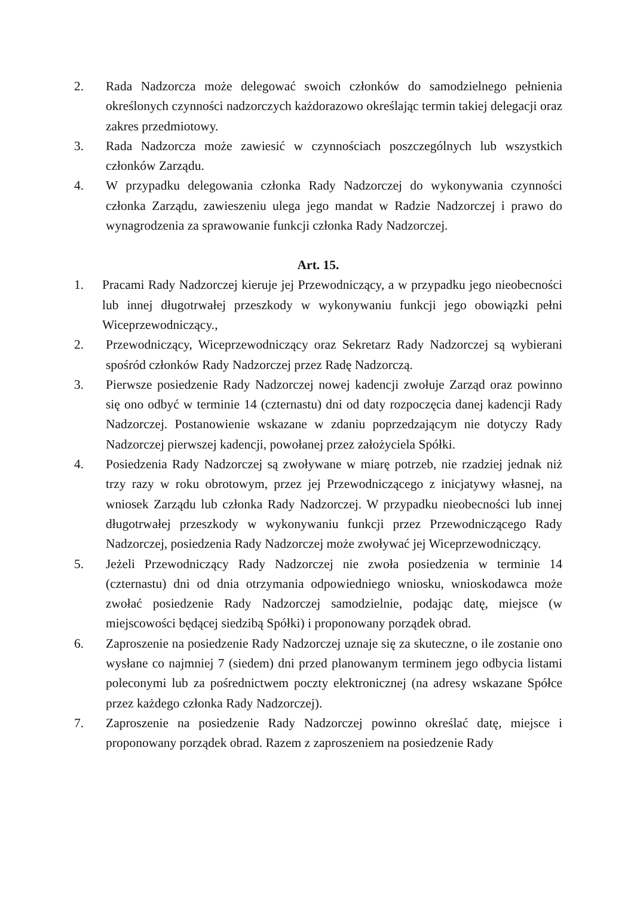2. Rada Nadzorcza może delegować swoich członków do samodzielnego pełnienia określonych czynności nadzorczych każdorazowo określając termin takiej delegacji oraz zakres przedmiotowy.
3. Rada Nadzorcza może zawiesić w czynnościach poszczególnych lub wszystkich członków Zarządu.
4. W przypadku delegowania członka Rady Nadzorczej do wykonywania czynności członka Zarządu, zawieszeniu ulega jego mandat w Radzie Nadzorczej i prawo do wynagrodzenia za sprawowanie funkcji członka Rady Nadzorczej.
Art. 15.
1. Pracami Rady Nadzorczej kieruje jej Przewodniczący, a w przypadku jego nieobecności lub innej długotrwałej przeszkody w wykonywaniu funkcji jego obowiązki pełni Wiceprzewodniczący.,
2. Przewodniczący, Wiceprzewodniczący oraz Sekretarz Rady Nadzorczej są wybierani spośród członków Rady Nadzorczej przez Radę Nadzorczą.
3. Pierwsze posiedzenie Rady Nadzorczej nowej kadencji zwołuje Zarząd oraz powinno się ono odbyć w terminie 14 (czternastu) dni od daty rozpoczęcia danej kadencji Rady Nadzorczej. Postanowienie wskazane w zdaniu poprzedzającym nie dotyczy Rady Nadzorczej pierwszej kadencji, powołanej przez założyciela Spółki.
4. Posiedzenia Rady Nadzorczej są zwoływane w miarę potrzeb, nie rzadziej jednak niż trzy razy w roku obrotowym, przez jej Przewodniczącego z inicjatywy własnej, na wniosek Zarządu lub członka Rady Nadzorczej. W przypadku nieobecności lub innej długotrwałej przeszkody w wykonywaniu funkcji przez Przewodniczącego Rady Nadzorczej, posiedzenia Rady Nadzorczej może zwoływać jej Wiceprzewodniczący.
5. Jeżeli Przewodniczący Rady Nadzorczej nie zwoła posiedzenia w terminie 14 (czternastu) dni od dnia otrzymania odpowiedniego wniosku, wnioskodawca może zwołać posiedzenie Rady Nadzorczej samodzielnie, podając datę, miejsce (w miejscowości będącej siedzibą Spółki) i proponowany porządek obrad.
6. Zaproszenie na posiedzenie Rady Nadzorczej uznaje się za skuteczne, o ile zostanie ono wysłane co najmniej 7 (siedem) dni przed planowanym terminem jego odbycia listami poleconymi lub za pośrednictwem poczty elektronicznej (na adresy wskazane Spółce przez każdego członka Rady Nadzorczej).
7. Zaproszenie na posiedzenie Rady Nadzorczej powinno określać datę, miejsce i proponowany porządek obrad. Razem z zaproszeniem na posiedzenie Rady